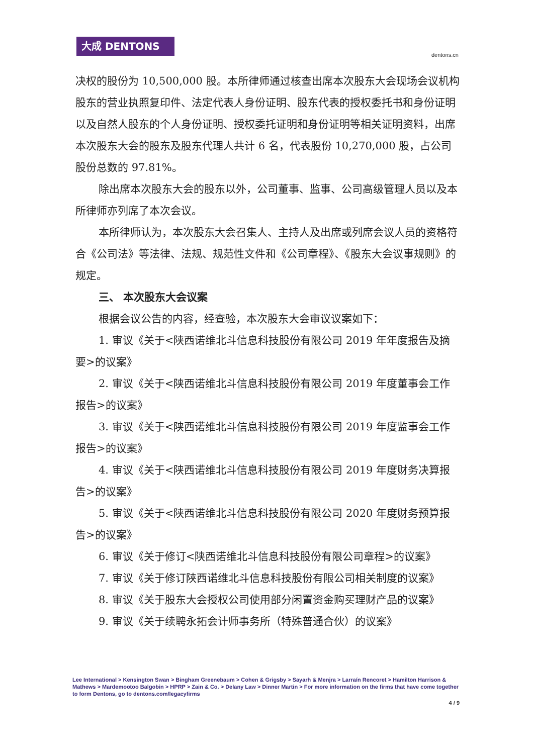大成 DENTONS
dentons.cn
决权的股份为 10,500,000 股。本所律师通过核查出席本次股东大会现场会议机构股东的营业执照复印件、法定代表人身份证明、股东代表的授权委托书和身份证明以及自然人股东的个人身份证明、授权委托证明和身份证明等相关证明资料，出席本次股东大会的股东及股东代理人共计 6 名，代表股份 10,270,000 股，占公司股份总数的 97.81%。
除出席本次股东大会的股东以外，公司董事、监事、公司高级管理人员以及本所律师亦列席了本次会议。
本所律师认为，本次股东大会召集人、主持人及出席或列席会议人员的资格符合《公司法》等法律、法规、规范性文件和《公司章程》、《股东大会议事规则》的规定。
三、 本次股东大会议案
根据会议公告的内容，经查验，本次股东大会审议议案如下：
1. 审议《关于<陕西诺维北斗信息科技股份有限公司 2019 年年度报告及摘要>的议案》
2. 审议《关于<陕西诺维北斗信息科技股份有限公司 2019 年度董事会工作报告>的议案》
3. 审议《关于<陕西诺维北斗信息科技股份有限公司 2019 年度监事会工作报告>的议案》
4. 审议《关于<陕西诺维北斗信息科技股份有限公司 2019 年度财务决算报告>的议案》
5. 审议《关于<陕西诺维北斗信息科技股份有限公司 2020 年度财务预算报告>的议案》
6. 审议《关于修订<陕西诺维北斗信息科技股份有限公司章程>的议案》
7. 审议《关于修订陕西诺维北斗信息科技股份有限公司相关制度的议案》
8. 审议《关于股东大会授权公司使用部分闲置资金购买理财产品的议案》
9. 审议《关于续聘永拓会计师事务所（特殊普通合伙）的议案》
Lee International > Kensington Swan > Bingham Greenebaum > Cohen & Grigsby > Sayarh & Menjra > Larraín Rencoret > Hamilton Harrison & Mathews > Mardemootoo Balgobin > HPRP > Zain & Co. > Delany Law > Dinner Martin > For more information on the firms that have come together to form Dentons, go to dentons.com/legacyfirms
4 / 9